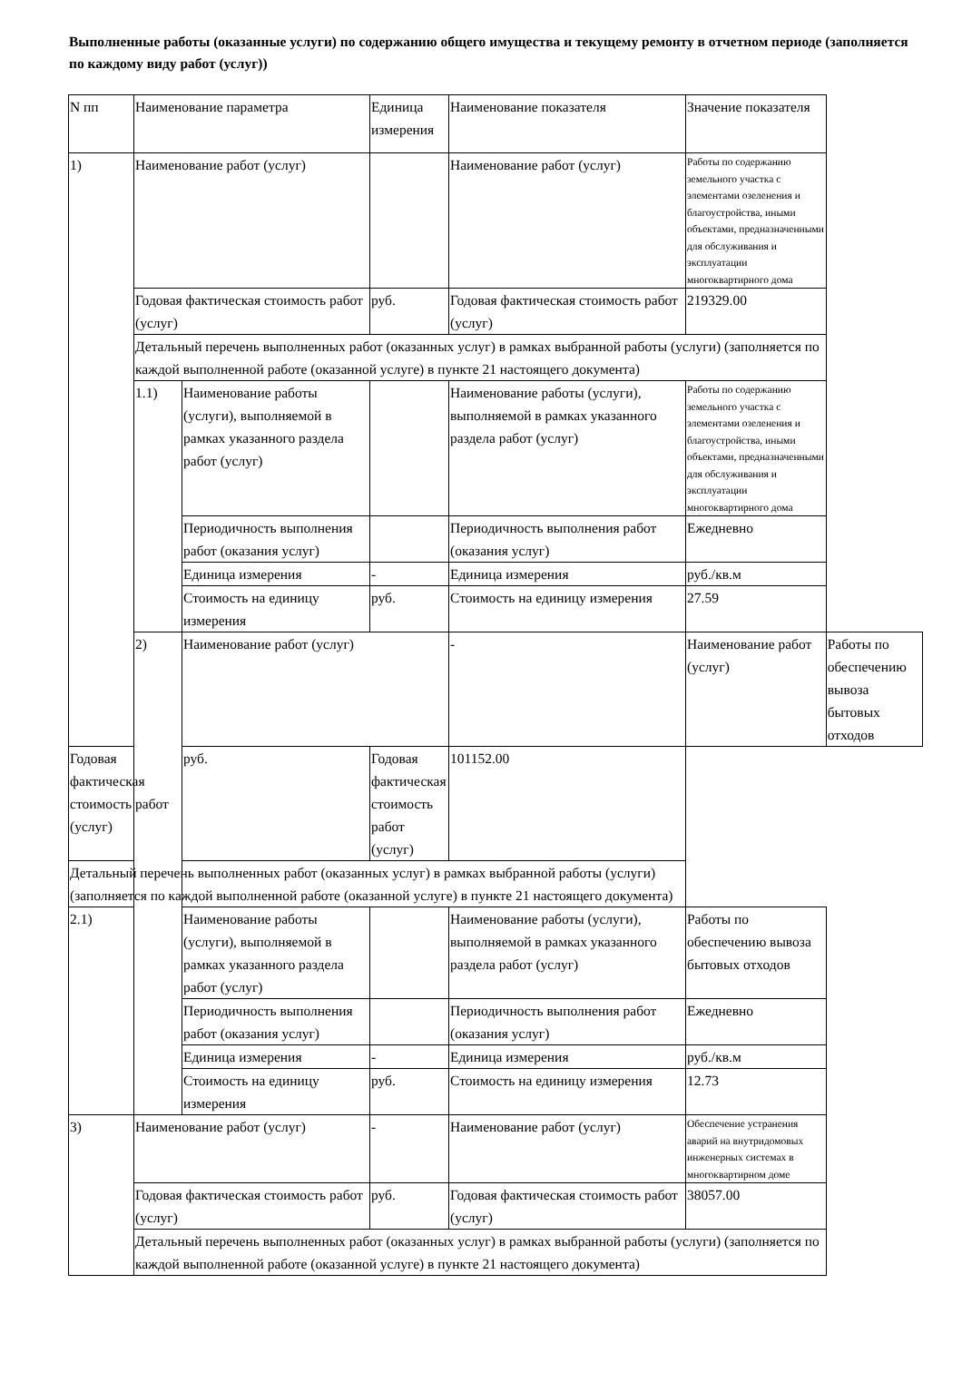Выполненные работы (оказанные услуги) по содержанию общего имущества и текущему ремонту в отчетном периоде (заполняется по каждому виду работ (услуг))
| N пп | Наименование параметра | | Единица измерения | Наименование показателя | Значение показателя | |
| 1) | Наименование работ (услуг) | | | Наименование работ (услуг) | Работы по содержанию земельного участка с элементами озеленения и благоустройства, иными объектами, предназначенными для обслуживания и эксплуатации многоквартирного дома | |
| | Годовая фактическая стоимость работ (услуг) | | руб. | Годовая фактическая стоимость работ (услуг) | 219329.00 | |
| | Детальный перечень выполненных работ (оказанных услуг) в рамках выбранной работы (услуги) (заполняется по каждой выполненной работе (оказанной услуге) в пункте 21 настоящего документа) | | | | | |
| | 1.1) | Наименование работы (услуги), выполняемой в рамках указанного раздела работ (услуг) | | Наименование работы (услуги), выполняемой в рамках указанного раздела работ (услуг) | Работы по содержанию земельного участка с элементами озеленения и благоустройства, иными объектами, предназначенными для обслуживания и эксплуатации многоквартирного дома | |
| | | Периодичность выполнения работ (оказания услуг) | | Периодичность выполнения работ (оказания услуг) | Ежедневно | |
| | | Единица измерения | - | Единица измерения | руб./кв.м | |
| | | Стоимость на единицу измерения | руб. | Стоимость на единицу измерения | 27.59 | |
| | 2) | Наименование работ (услуг) | | - | Наименование работ (услуг) | Работы по обеспечению вывоза бытовых отходов |
| Годовая фактическая стоимость работ (услуг) | | руб. | Годовая фактическая стоимость работ (услуг) | 101152.00 | | |
| Детальный перечень выполненных работ (оказанных услуг) в рамках выбранной работы (услуги) (заполняется по каждой выполненной работе (оказанной услуге) в пункте 21 настоящего документа) | | | | | | |
| 2.1) | | Наименование работы (услуги), выполняемой в рамках указанного раздела работ (услуг) | | Наименование работы (услуги), выполняемой в рамках указанного раздела работ (услуг) | Работы по обеспечению вывоза бытовых отходов | |
| | | Периодичность выполнения работ (оказания услуг) | | Периодичность выполнения работ (оказания услуг) | Ежедневно | |
| | | Единица измерения | - | Единица измерения | руб./кв.м | |
| | | Стоимость на единицу измерения | руб. | Стоимость на единицу измерения | 12.73 | |
| 3) | Наименование работ (услуг) | | - | Наименование работ (услуг) | Обеспечение устранения аварий на внутридомовых инженерных системах в многоквартирном доме | |
| | Годовая фактическая стоимость работ (услуг) | | руб. | Годовая фактическая стоимость работ (услуг) | 38057.00 | |
| | Детальный перечень выполненных работ (оказанных услуг) в рамках выбранной работы (услуги) (заполняется по каждой выполненной работе (оказанной услуге) в пункте 21 настоящего документа) | | | | | |